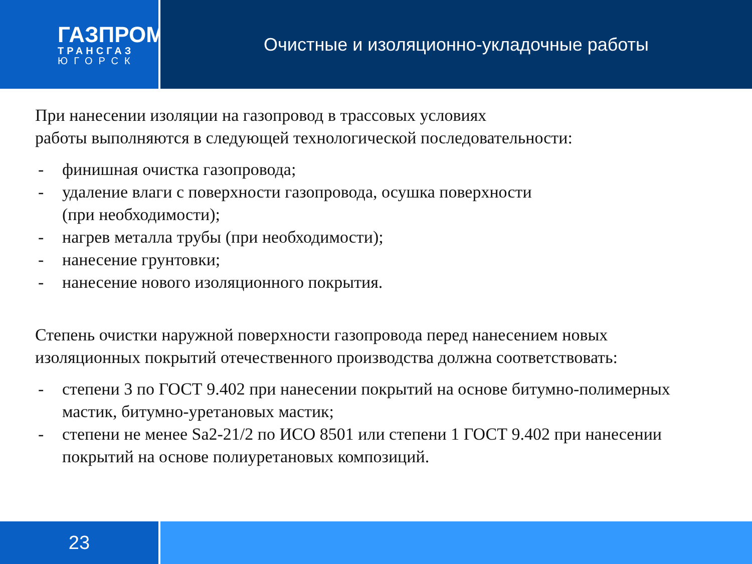ГАЗПРОМ
ТРАНСГАЗ
ЮГОРСК
Очистные и изоляционно-укладочные работы
При нанесении изоляции на газопровод в трассовых условиях
работы выполняются в следующей технологической последовательности:
- финишная очистка газопровода;
- удаление влаги с поверхности газопровода, осушка поверхности
(при необходимости);
- нагрев металла трубы (при необходимости);
- нанесение грунтовки;
- нанесение нового изоляционного покрытия.
Степень очистки наружной поверхности газопровода перед нанесением новых изоляционных покрытий отечественного производства должна соответствовать:
- степени 3 по ГОСТ 9.402 при нанесении покрытий на основе битумно-полимерных мастик, битумно-уретановых мастик;
- степени не менее Sa2-21/2 по ИСО 8501 или степени 1 ГОСТ 9.402 при нанесении покрытий на основе полиуретановых композиций.
23